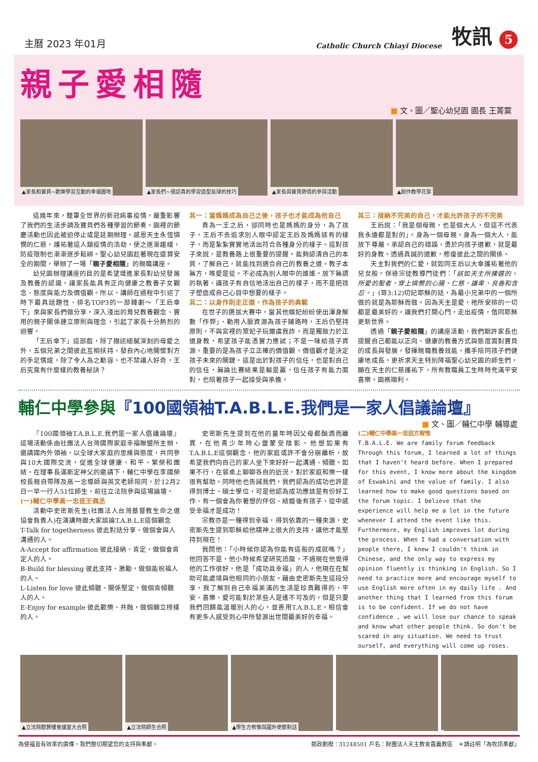主曆 2023 年01月 Catholic Church Chiayi Diocese 牧訊 5
親子愛相隨
■ 文、圖／聖心幼兒園 園長 王菁霙
▲家長和寶貝~歡樂學習互動的幸福園地 ▲家長們~很認真的學習造型氣球的技巧 ▲家長與寶貝熱情的參與活動 ▲創作教學花絮
這幾年來，籠罩全世界的新冠病毒疫情，嚴重影響了我們的生活步調及寶貝們各種學習的節奏，園裡的節慶活動也因此被迫停止或是延期辦理。感恩天主永恆憐憫的仁慈，護祐著這人類疫情的浩劫，使之逐漸趨緩，防疫限制也漸漸逐步鬆綁。聖心幼兒園趁著現在還算安全的期間，舉辦了一場「親子愛相隨」的親職講座。
幼兒園辦理講座的目的是希望增進家長對幼兒發展及教養的認識，讓家長能具有正向健康之教養子女觀念、態度與能力及價值觀。所以，講師在過程中引述了時下最具話題性、排名TOP3的一部韓劇～「王后傘下」來與家長們做分享，深入淺出的育兒教養觀念、實用的親子關係建立原則與理念，引起了家長十分熱烈的迴響。
「王后傘下」這部戲，除了描述細膩深刻的母愛之外，五個兄弟之間彼此互相扶持，發自內心地關懷對方的手足情誼，除了令人為之動容，也不禁讓人好奇，王后究竟有什麼樣的教養秘訣？
其一：當媽媽成為自己之後，孩子也才能成為他自己
貴為一王之后，卻同時也是媽媽的身分，為了孩子，王后不去追求別人眼中認定王后及媽媽該有的樣子，而是紮紮實實地活出符合各種身分的樣子。這對孩子來說，是教養路上很重要的提醒。能夠認清自己的本質，了解自己，就能找到適合自己的教養之道。教子本無方，唯愛是從。不必成為別人眼中的誰誰，放下無謂的執著，讓孩子有自信地活出自己的樣子，而不是把孩子塑造成自己心目中想要的樣子。
其二：以身作則走正道，作為孩子的典範
在世子的選拔大賽中，當其他嬪妃紛紛使出渾身解數「作弊」、動用人脈資源為孩子鋪路時，王后仍堅持原則，不與宮裡的眾妃子玩爾虞我詐，而是獨致力於正道身教，希望孩子能憑實力應試；不是一味給孩子資源。重要的是為孩子立正確的價值觀，價值觀才是決定孩子未來的關鍵。這是出於對孩子的信任，也是對自己的信任，無論比賽結果是輸是贏，信任孩子有能力面對，也陪著孩子一起接受與承擔。
其三：接納不完美的自己，才能允許孩子的不完美
王后說：「我是個母親，也是個大人，但這不代表我永遠都是對的」。身為一個母親，身為一個大人，能放下尊嚴，承認自己的錯誤，勇於向孩子道歉，就是最好的身教。透過真誠的道歉，修復彼此之間的關係。
天主對我們的仁愛，就如同王后以大傘護祐著他的兒女般。保祿宗徒教導門徒們：「該如天主所揀選的，所愛的聖者，穿上憐憫的心腸、仁慈、謙卑、良善和含忍。」(哥3:12)切記耶穌的話，為最小兄弟中的一個所做的就是為耶穌而做。因為天主是愛，祂所安排的一切都是最美好的。讓我們打開心門，走出疫情，偕同耶穌更新世界。
透過「親子愛相隨」的講座活動，我們期許家長也提醒自己都能以正向、健康的教養方式與態度面對寶貝的成長與發展，發揮親職教養效能，攜手陪同孩子們健康地成長。更祈求天主特別降福聖心幼兒園的師生們，願在天主的仁慈護祐下，所有教職員工生時時充滿平安喜樂，園務順利。
輔仁中學參與『100國領袖T.A.B.L.E.我們是一家人倡議論壇』
■ 文、圖／輔仁中學 輔導處
『100國領袖T.A.B.L.E.我們是一家人倡議論壇』這場活動係由社團法人台灣國際家庭幸福聯盟所主辦，邀請國內外領袖，以全球大家庭的思維與態度，共同參與10大國際交流，促進全球健康、和平、繁榮和團結。在理事長滿斯定神父的邀請下，輔仁中學在李國榮校長親自帶隊及高一忠導師與英文老師陪同，於12月2日一早一行人51位師生，前往立法院參與這場論壇。
(一)輔仁中學高一忠班王偶丞
活動中史密斯先生(社團法人台灣基督教生命之道協會負責人)在演講時跟大家談論T.A.B.L.E這個觀念
T-Talk for togetherness 彼此對話分享、做個會與人溝通的人。
A-Accept for affirmation 彼此接納、肯定，做個會肯定人的人。
B-Build for blessing 彼此支持、激勵，做個能祝福人的人。
L-Listen for love 彼此傾聽、關係堅定，做個肯傾聽人的人。
E-Enjoy for example 彼此歡樂、共融，做個願立榜樣的人。
史密斯先生提到在他的童年時因父母都酗酒而離異，在他青少年時心靈蒙受陰影。他想如果有T.A.B.L.E這個觀念，他的家庭或許不會分崩離析，故希望我們向自己的家人坐下來好好一起溝通、傾聽。如果不行，在餐桌上聊聊各自的近況，對於家庭和樂一樣很有幫助。同時他也告誡我們，我們認為的成功也許是得到博士、碩士學位，可是他認為成功應該是有份好工作、有一個會為你著想的伴侶、結婚後有孩子，從中感受幸福才是成功！
宗教亦是一種得到幸福，得到依靠的一種來源，史密斯先生提到耶穌給他精神上很大的支持，讓他才能堅持到現在！
我問他：「小時候你認為你能有這般的成就嗎？」他回答不是，他小時候希望研究恐龍，不過現在他覺得他的工作很好，他是「成功且幸福」的人，他現在在幫助可能處境與他相同的小朋友。藉由史密斯先生這段分享，我了解到自己幸福美滿的生活是珍貴難得的，平安、喜樂、愛可能對於某些人是遙不可及的，但是只要我們回歸能溫暖別人的心，並善用T.A.B.L.E，相信會有更多人感受到心中所發源出世間最美好的幸福。
(二)輔仁中學高一忠班方宥惟
T.B.A.L.E. We are family forum feedback
Through this forum, I learned a lot of things that I haven't heard before. When I prepared for this event, I know more about the kingdom of Eswakini and the value of family. I also learned how to make good questions based on the forum topic. I believe that the experience will help me a lot in the future whenever I attend the event like this. Furthermore, my English improves lot during the process. When I had a conversation with people there, I knew I couldn't think in Chinese, and the only way to express my opinion fluently is thinking in English. So I need to practice more and encourage myself to use English more often in my daily life . And another thing that I learned from this forum is to be confident. If we do not have confidence , we will lose our chance to speak and know what other people think. So don't be scared in any situation. We need to trust ourself, and everything will come up roses.
▲立法院群賢樓會議室大合照 ▲立法院師生合照 ▲學生方宥惟與國外使節對話
為使福音有效率的廣傳，我們懇切期望您的支持與奉獻。 郵政劃撥：31248501 戶名：財團法人天主教會嘉義教區　＊請註明「為牧訊奉獻」